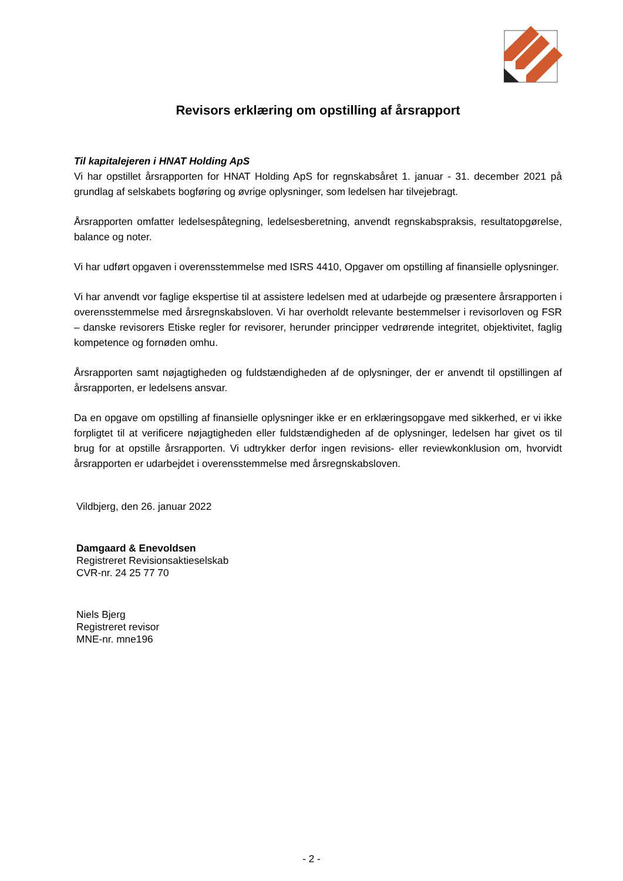Revisors erklæring om opstilling af årsrapport
Til kapitalejeren i HNAT Holding ApS
Vi har opstillet årsrapporten for HNAT Holding ApS for regnskabsåret 1. januar - 31. december 2021 på grundlag af selskabets bogføring og øvrige oplysninger, som ledelsen har tilvejebragt.
Årsrapporten omfatter ledelsespåtegning, ledelsesberetning, anvendt regnskabspraksis, resultatopgørelse, balance og noter.
Vi har udført opgaven i overensstemmelse med ISRS 4410, Opgaver om opstilling af finansielle oplysninger.
Vi har anvendt vor faglige ekspertise til at assistere ledelsen med at udarbejde og præsentere årsrapporten i overensstemmelse med årsregnskabsloven. Vi har overholdt relevante bestemmelser i revisorloven og FSR – danske revisorers Etiske regler for revisorer, herunder principper vedrørende integritet, objektivitet, faglig kompetence og fornøden omhu.
Årsrapporten samt nøjagtigheden og fuldstændigheden af de oplysninger, der er anvendt til opstillingen af årsrapporten, er ledelsens ansvar.
Da en opgave om opstilling af finansielle oplysninger ikke er en erklæringsopgave med sikkerhed, er vi ikke forpligtet til at verificere nøjagtigheden eller fuldstændigheden af de oplysninger, ledelsen har givet os til brug for at opstille årsrapporten. Vi udtrykker derfor ingen revisions- eller reviewkonklusion om, hvorvidt årsrapporten er udarbejdet i overensstemmelse med årsregnskabsloven.
Vildbjerg, den 26. januar 2022
Damgaard & Enevoldsen
Registreret Revisionsaktieselskab
CVR-nr. 24 25 77 70
Niels Bjerg
Registreret revisor
MNE-nr. mne196
- 2 -